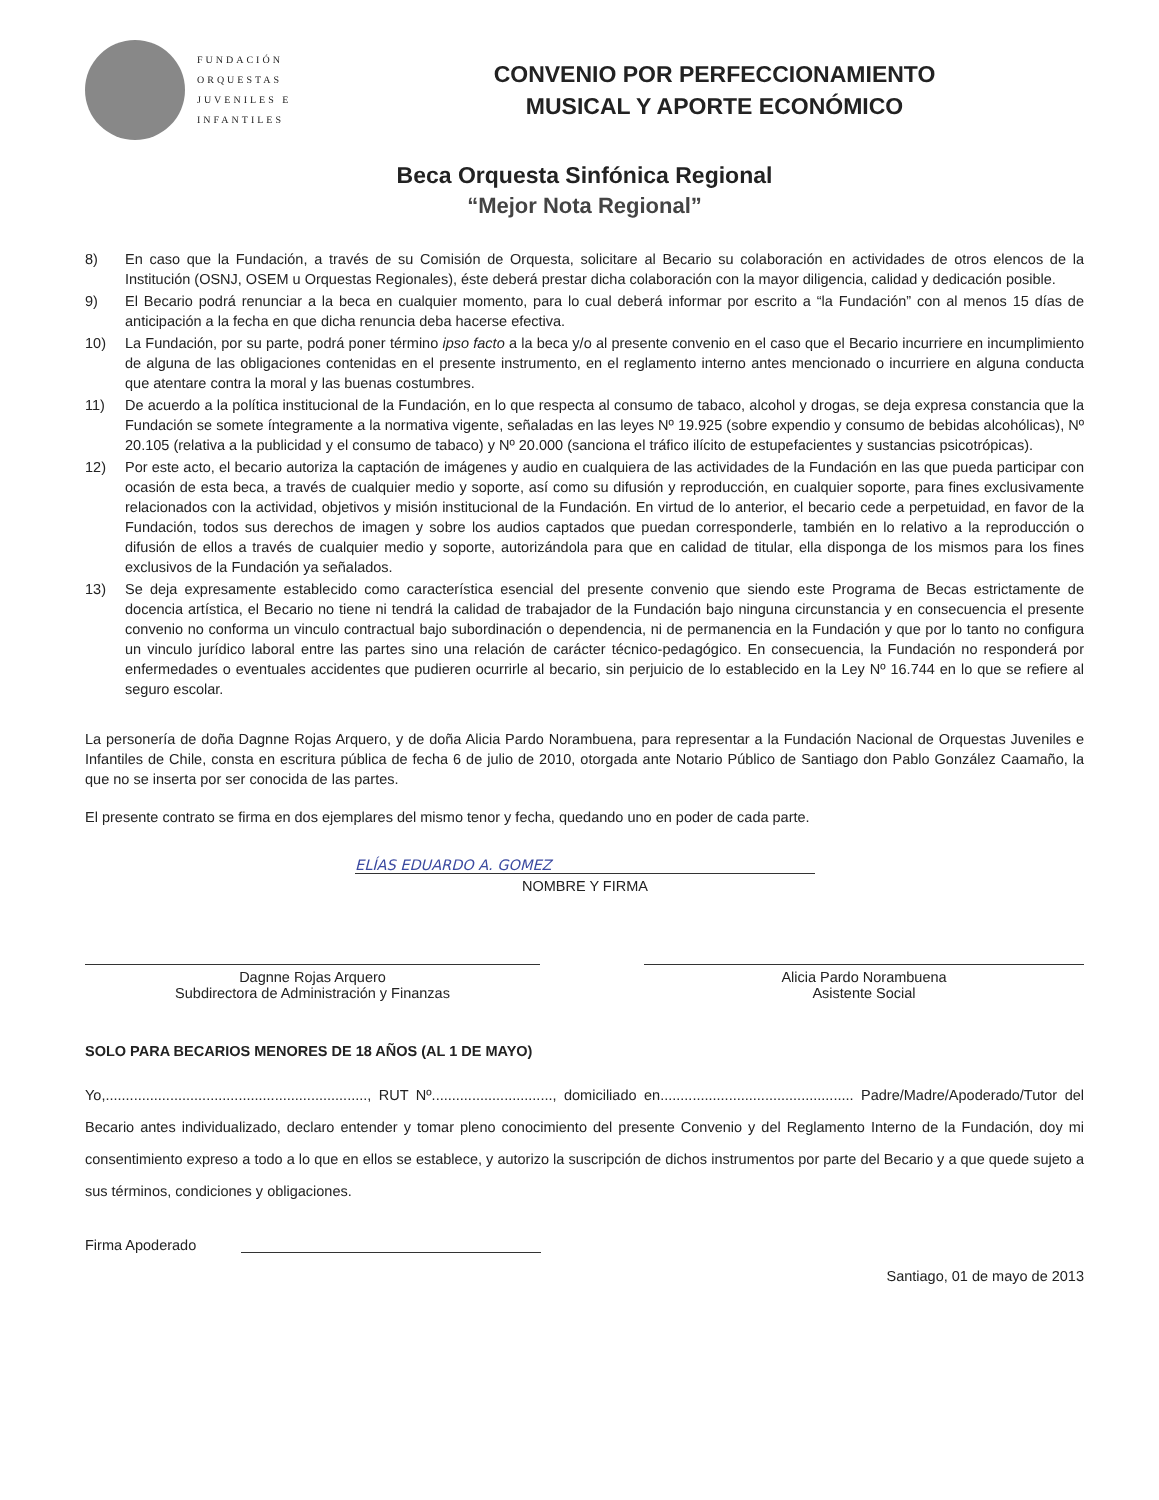FUNDACIÓN
ORQUESTAS
JUVENILES E
INFANTILES
CONVENIO POR PERFECCIONAMIENTO
MUSICAL Y APORTE ECONÓMICO
Beca Orquesta Sinfónica Regional
“Mejor Nota Regional”
8) En caso que la Fundación, a través de su Comisión de Orquesta, solicitare al Becario su colaboración en actividades de otros elencos de la Institución (OSNJ, OSEM u Orquestas Regionales), éste deberá prestar dicha colaboración con la mayor diligencia, calidad y dedicación posible.
9) El Becario podrá renunciar a la beca en cualquier momento, para lo cual deberá informar por escrito a “la Fundación” con al menos 15 días de anticipación a la fecha en que dicha renuncia deba hacerse efectiva.
10) La Fundación, por su parte, podrá poner término ipso facto a la beca y/o al presente convenio en el caso que el Becario incurriere en incumplimiento de alguna de las obligaciones contenidas en el presente instrumento, en el reglamento interno antes mencionado o incurriere en alguna conducta que atentare contra la moral y las buenas costumbres.
11) De acuerdo a la política institucional de la Fundación, en lo que respecta al consumo de tabaco, alcohol y drogas, se deja expresa constancia que la Fundación se somete íntegramente a la normativa vigente, señaladas en las leyes Nº 19.925 (sobre expendio y consumo de bebidas alcohólicas), Nº 20.105 (relativa a la publicidad y el consumo de tabaco) y Nº 20.000 (sanciona el tráfico ilícito de estupefacientes y sustancias psicotrópicas).
12) Por este acto, el becario autoriza la captación de imágenes y audio en cualquiera de las actividades de la Fundación en las que pueda participar con ocasión de esta beca, a través de cualquier medio y soporte, así como su difusión y reproducción, en cualquier soporte, para fines exclusivamente relacionados con la actividad, objetivos y misión institucional de la Fundación. En virtud de lo anterior, el becario cede a perpetuidad, en favor de la Fundación, todos sus derechos de imagen y sobre los audios captados que puedan corresponderle, también en lo relativo a la reproducción o difusión de ellos a través de cualquier medio y soporte, autorizándola para que en calidad de titular, ella disponga de los mismos para los fines exclusivos de la Fundación ya señalados.
13) Se deja expresamente establecido como característica esencial del presente convenio que siendo este Programa de Becas estrictamente de docencia artística, el Becario no tiene ni tendrá la calidad de trabajador de la Fundación bajo ninguna circunstancia y en consecuencia el presente convenio no conforma un vinculo contractual bajo subordinación o dependencia, ni de permanencia en la Fundación y que por lo tanto no configura un vinculo jurídico laboral entre las partes sino una relación de carácter técnico-pedagógico. En consecuencia, la Fundación no responderá por enfermedades o eventuales accidentes que pudieren ocurrirle al becario, sin perjuicio de lo establecido en la Ley Nº 16.744 en lo que se refiere al seguro escolar.
La personería de doña Dagnne Rojas Arquero, y de doña Alicia Pardo Norambuena, para representar a la Fundación Nacional de Orquestas Juveniles e Infantiles de Chile, consta en escritura pública de fecha 6 de julio de 2010, otorgada ante Notario Público de Santiago don Pablo González Caamaño, la que no se inserta por ser conocida de las partes.
El presente contrato se firma en dos ejemplares del mismo tenor y fecha, quedando uno en poder de cada parte.
ELÍAS EDUARDO A. GOMEZ
NOMBRE Y FIRMA
Dagnne Rojas Arquero
Subdirectora de Administración y Finanzas
Alicia Pardo Norambuena
Asistente Social
SOLO PARA BECARIOS MENORES DE 18 AÑOS (AL 1 DE MAYO)
Yo,................................................................., RUT Nº.............................., domiciliado en................................................ Padre/Madre/Apoderado/Tutor del Becario antes individualizado, declaro entender y tomar pleno conocimiento del presente Convenio y del Reglamento Interno de la Fundación, doy mi consentimiento expreso a todo a lo que en ellos se establece, y autorizo la suscripción de dichos instrumentos por parte del Becario y a que quede sujeto a sus términos, condiciones y obligaciones.
Firma Apoderado
Santiago, 01 de mayo de 2013